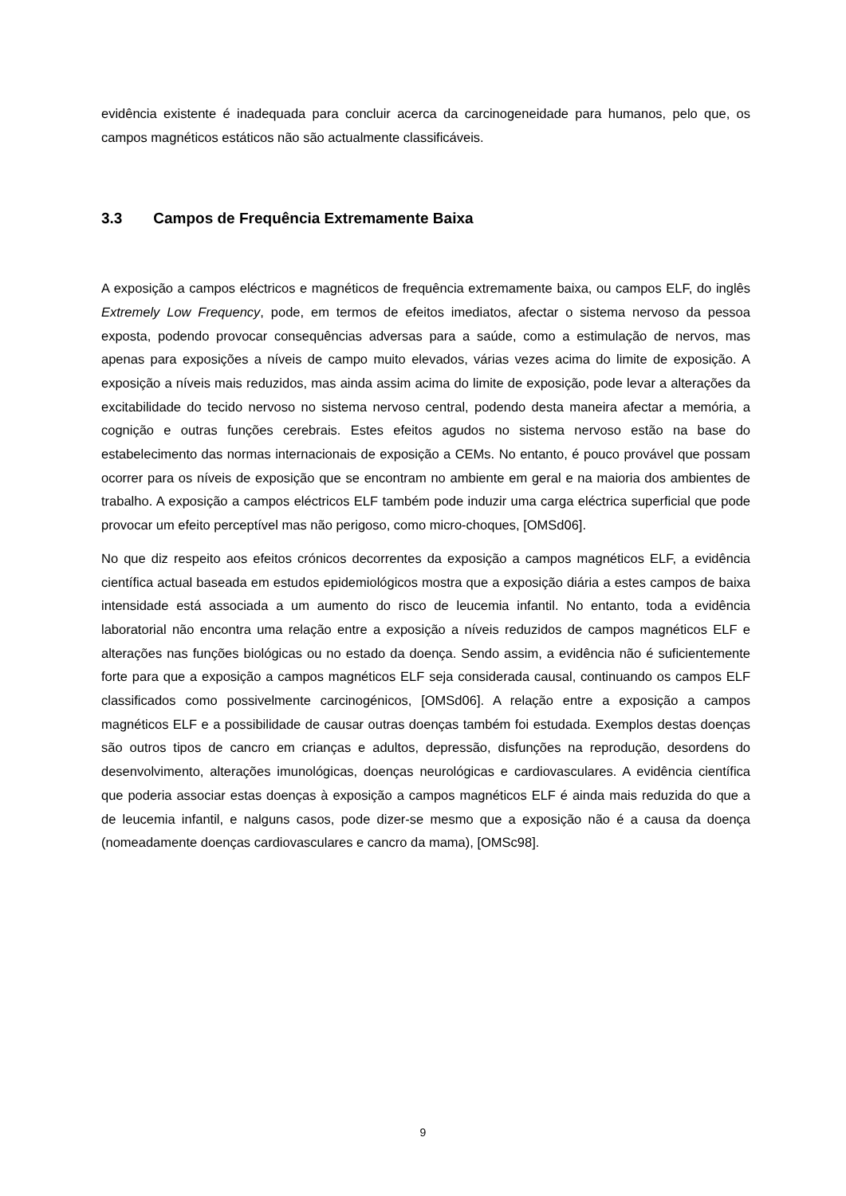evidência existente é inadequada para concluir acerca da carcinogeneidade para humanos, pelo que, os campos magnéticos estáticos não são actualmente classificáveis.
3.3 Campos de Frequência Extremamente Baixa
A exposição a campos eléctricos e magnéticos de frequência extremamente baixa, ou campos ELF, do inglês Extremely Low Frequency, pode, em termos de efeitos imediatos, afectar o sistema nervoso da pessoa exposta, podendo provocar consequências adversas para a saúde, como a estimulação de nervos, mas apenas para exposições a níveis de campo muito elevados, várias vezes acima do limite de exposição. A exposição a níveis mais reduzidos, mas ainda assim acima do limite de exposição, pode levar a alterações da excitabilidade do tecido nervoso no sistema nervoso central, podendo desta maneira afectar a memória, a cognição e outras funções cerebrais. Estes efeitos agudos no sistema nervoso estão na base do estabelecimento das normas internacionais de exposição a CEMs. No entanto, é pouco provável que possam ocorrer para os níveis de exposição que se encontram no ambiente em geral e na maioria dos ambientes de trabalho. A exposição a campos eléctricos ELF também pode induzir uma carga eléctrica superficial que pode provocar um efeito perceptível mas não perigoso, como micro-choques, [OMSd06].
No que diz respeito aos efeitos crónicos decorrentes da exposição a campos magnéticos ELF, a evidência científica actual baseada em estudos epidemiológicos mostra que a exposição diária a estes campos de baixa intensidade está associada a um aumento do risco de leucemia infantil. No entanto, toda a evidência laboratorial não encontra uma relação entre a exposição a níveis reduzidos de campos magnéticos ELF e alterações nas funções biológicas ou no estado da doença. Sendo assim, a evidência não é suficientemente forte para que a exposição a campos magnéticos ELF seja considerada causal, continuando os campos ELF classificados como possivelmente carcinogénicos, [OMSd06]. A relação entre a exposição a campos magnéticos ELF e a possibilidade de causar outras doenças também foi estudada. Exemplos destas doenças são outros tipos de cancro em crianças e adultos, depressão, disfunções na reprodução, desordens do desenvolvimento, alterações imunológicas, doenças neurológicas e cardiovasculares. A evidência científica que poderia associar estas doenças à exposição a campos magnéticos ELF é ainda mais reduzida do que a de leucemia infantil, e nalguns casos, pode dizer-se mesmo que a exposição não é a causa da doença (nomeadamente doenças cardiovasculares e cancro da mama), [OMSc98].
9